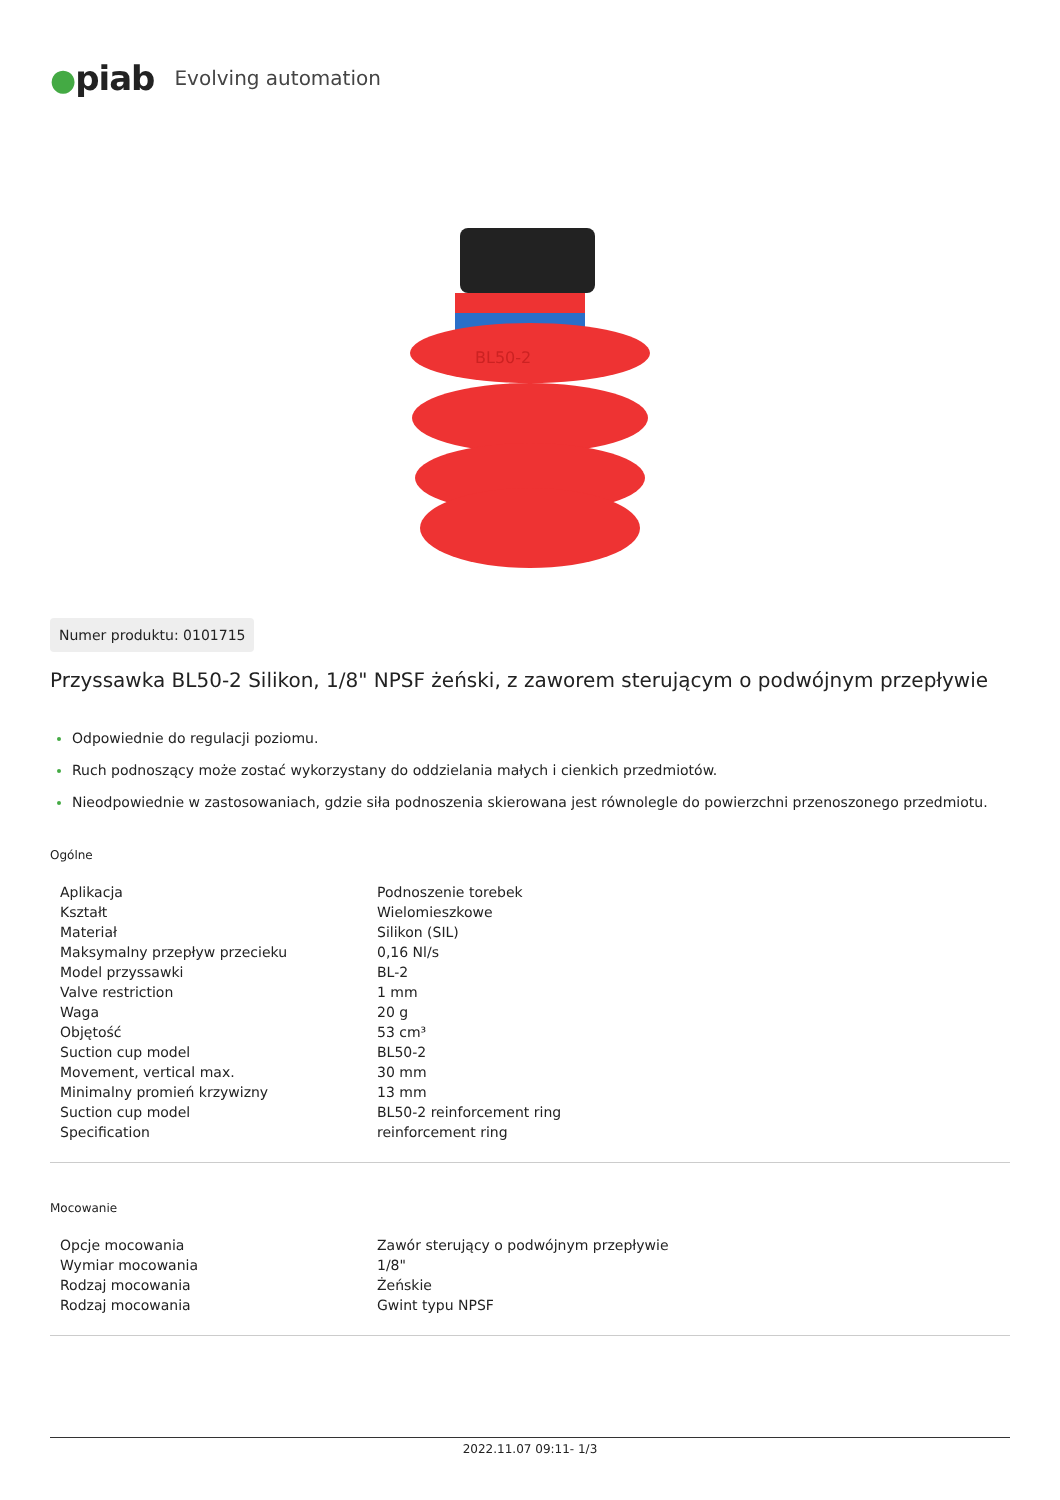●piab Evolving automation
BL50-2
Numer produktu: 0101715
Przyssawka BL50-2 Silikon, 1/8" NPSF żeński, z zaworem sterującym o podwójnym przepływie
Odpowiednie do regulacji poziomu.
Ruch podnoszący może zostać wykorzystany do oddzielania małych i cienkich przedmiotów.
Nieodpowiednie w zastosowaniach, gdzie siła podnoszenia skierowana jest równolegle do powierzchni przenoszonego przedmiotu.
Ogólne
| Aplikacja | Podnoszenie torebek |
| Kształt | Wielomieszkowe |
| Materiał | Silikon (SIL) |
| Maksymalny przepływ przecieku | 0,16 Nl/s |
| Model przyssawki | BL-2 |
| Valve restriction | 1 mm |
| Waga | 20 g |
| Objętość | 53 cm³ |
| Suction cup model | BL50-2 |
| Movement, vertical max. | 30 mm |
| Minimalny promień krzywizny | 13 mm |
| Suction cup model | BL50-2 reinforcement ring |
| Specification | reinforcement ring |
Mocowanie
| Opcje mocowania | Zawór sterujący o podwójnym przepływie |
| Wymiar mocowania | 1/8" |
| Rodzaj mocowania | Żeńskie |
| Rodzaj mocowania | Gwint typu NPSF |
2022.11.07 09:11- 1/3